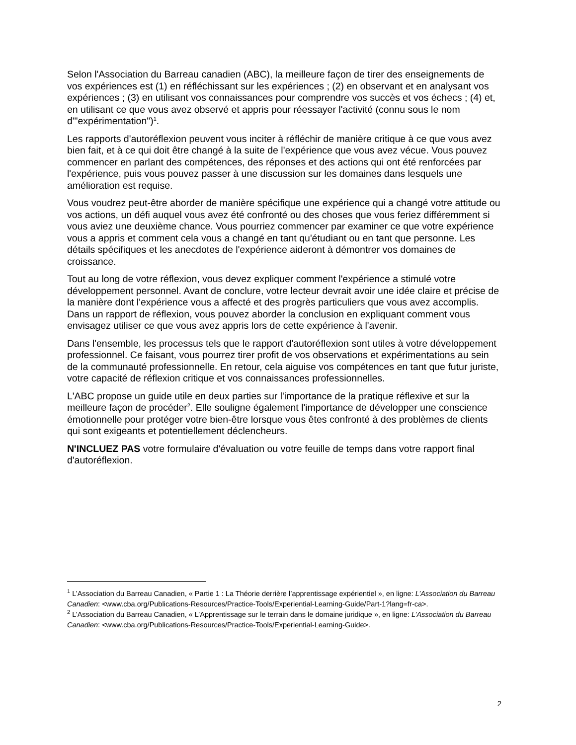Selon l'Association du Barreau canadien (ABC), la meilleure façon de tirer des enseignements de vos expériences est (1) en réfléchissant sur les expériences ; (2) en observant et en analysant vos expériences ; (3) en utilisant vos connaissances pour comprendre vos succès et vos échecs ; (4) et, en utilisant ce que vous avez observé et appris pour réessayer l'activité (connu sous le nom d'"expérimentation")<sup>1</sup>.
Les rapports d'autoréflexion peuvent vous inciter à réfléchir de manière critique à ce que vous avez bien fait, et à ce qui doit être changé à la suite de l'expérience que vous avez vécue. Vous pouvez commencer en parlant des compétences, des réponses et des actions qui ont été renforcées par l'expérience, puis vous pouvez passer à une discussion sur les domaines dans lesquels une amélioration est requise.
Vous voudrez peut-être aborder de manière spécifique une expérience qui a changé votre attitude ou vos actions, un défi auquel vous avez été confronté ou des choses que vous feriez différemment si vous aviez une deuxième chance. Vous pourriez commencer par examiner ce que votre expérience vous a appris et comment cela vous a changé en tant qu'étudiant ou en tant que personne. Les détails spécifiques et les anecdotes de l'expérience aideront à démontrer vos domaines de croissance.
Tout au long de votre réflexion, vous devez expliquer comment l'expérience a stimulé votre développement personnel. Avant de conclure, votre lecteur devrait avoir une idée claire et précise de la manière dont l'expérience vous a affecté et des progrès particuliers que vous avez accomplis. Dans un rapport de réflexion, vous pouvez aborder la conclusion en expliquant comment vous envisagez utiliser ce que vous avez appris lors de cette expérience à l'avenir.
Dans l'ensemble, les processus tels que le rapport d'autoréflexion sont utiles à votre développement professionnel. Ce faisant, vous pourrez tirer profit de vos observations et expérimentations au sein de la communauté professionnelle. En retour, cela aiguise vos compétences en tant que futur juriste, votre capacité de réflexion critique et vos connaissances professionnelles.
L'ABC propose un guide utile en deux parties sur l'importance de la pratique réflexive et sur la meilleure façon de procéder<sup>2</sup>. Elle souligne également l'importance de développer une conscience émotionnelle pour protéger votre bien-être lorsque vous êtes confronté à des problèmes de clients qui sont exigeants et potentiellement déclencheurs.
N'INCLUEZ PAS votre formulaire d'évaluation ou votre feuille de temps dans votre rapport final d'autoréflexion.
<sup>1</sup> L’Association du Barreau Canadien, « Partie 1 : La Théorie derrière l’apprentissage expérientiel », en ligne: L’Association du Barreau Canadien: <www.cba.org/Publications-Resources/Practice-Tools/Experiential-Learning-Guide/Part-1?lang=fr-ca>.
<sup>2</sup> L’Association du Barreau Canadien, « L’Apprentissage sur le terrain dans le domaine juridique », en ligne: L’Association du Barreau Canadien: <www.cba.org/Publications-Resources/Practice-Tools/Experiential-Learning-Guide>.
2